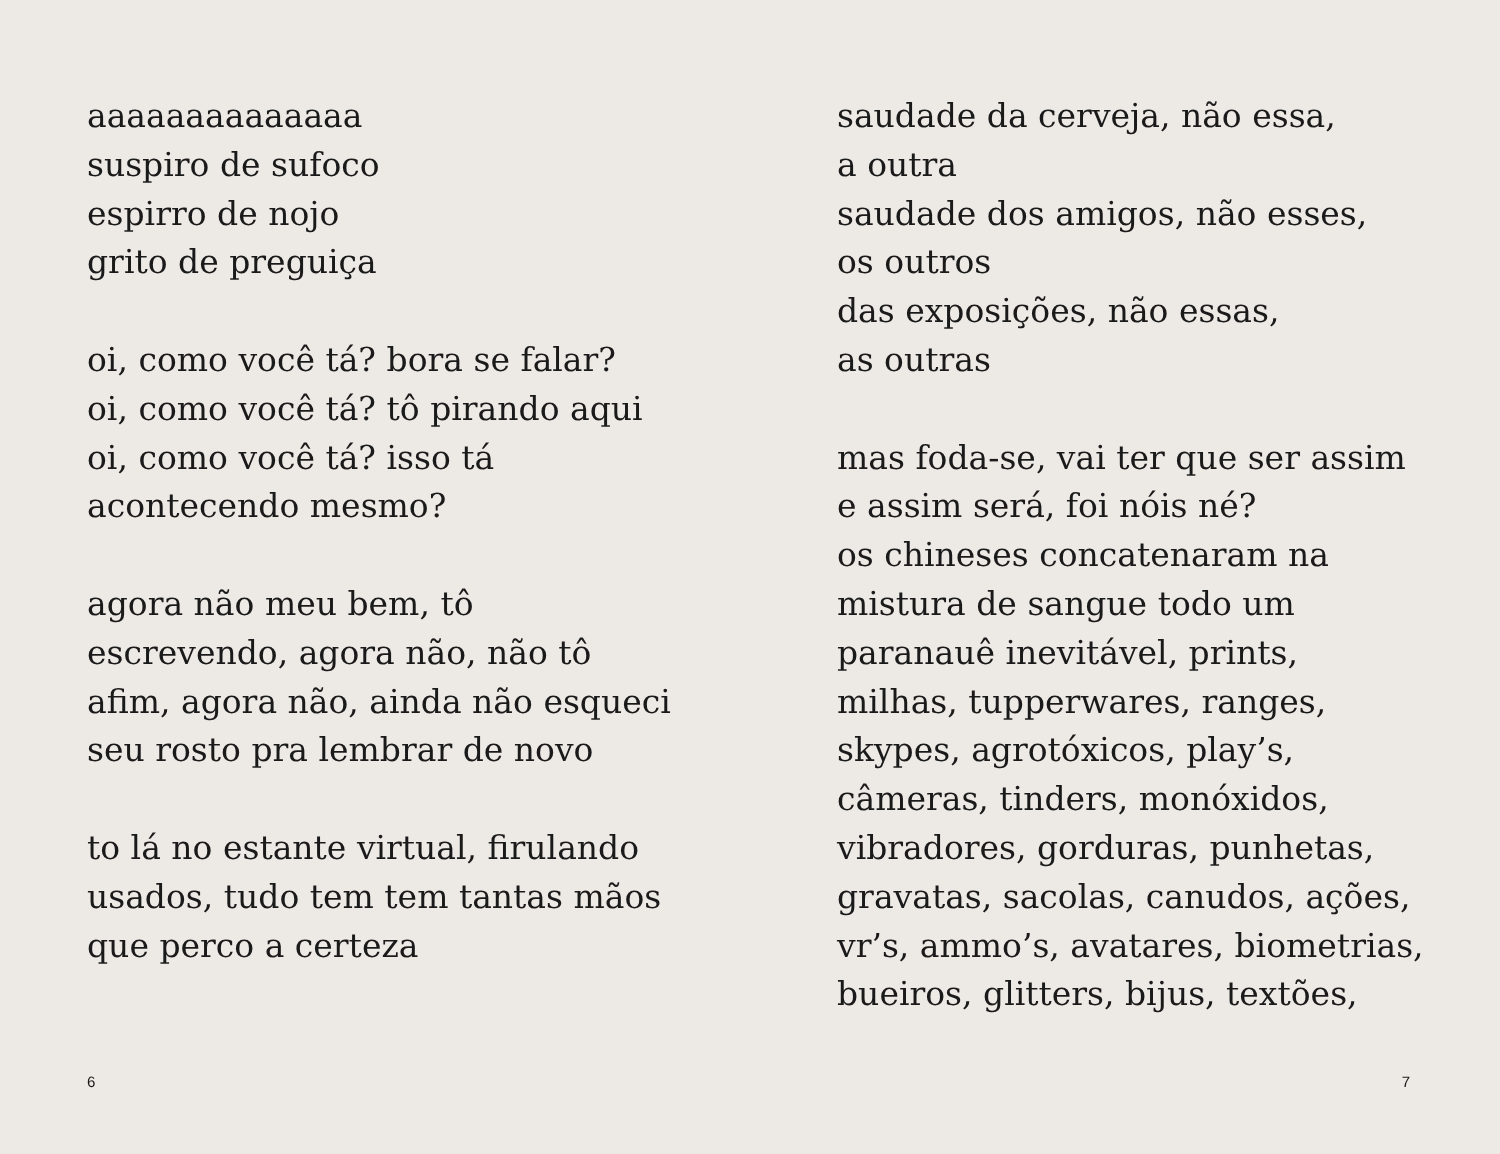aaaaaaaaaaaaaa
suspiro de sufoco
espirro de nojo
grito de preguiça
oi, como você tá? bora se falar?
oi, como você tá? tô pirando aqui
oi, como você tá? isso tá
acontecendo mesmo?
agora não meu bem, tô
escrevendo, agora não, não tô
afim, agora não, ainda não esqueci
seu rosto pra lembrar de novo
to lá no estante virtual, firulando
usados, tudo tem tem tantas mãos
que perco a certeza
saudade da cerveja, não essa,
a outra
saudade dos amigos, não esses,
os outros
das exposições, não essas,
as outras
mas foda-se, vai ter que ser assim
e assim será, foi nóis né?
os chineses concatenaram na
mistura de sangue todo um
paranauê inevitável, prints,
milhas, tupperwares, ranges,
skypes, agrotóxicos, play’s,
câmeras, tinders, monóxidos,
vibradores, gorduras, punhetas,
gravatas, sacolas, canudos, ações,
vr’s, ammo’s, avatares, biometrias,
bueiros, glitters, bijus, textões,
6 7